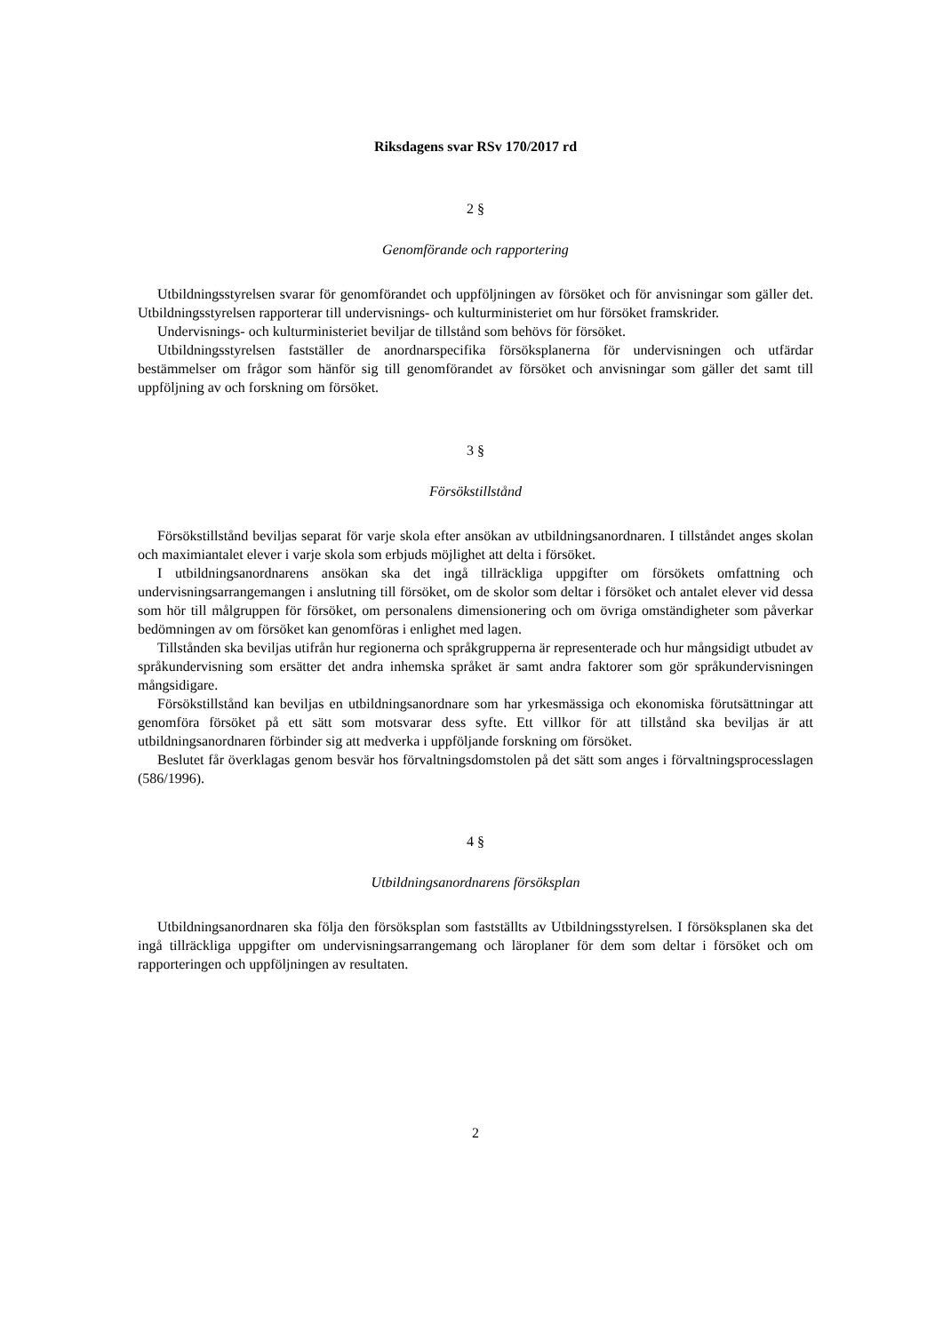Riksdagens svar RSv 170/2017 rd
2 §
Genomförande och rapportering
Utbildningsstyrelsen svarar för genomförandet och uppföljningen av försöket och för anvisningar som gäller det. Utbildningsstyrelsen rapporterar till undervisnings- och kulturministeriet om hur försöket framskrider.
Undervisnings- och kulturministeriet beviljar de tillstånd som behövs för försöket.
Utbildningsstyrelsen fastställer de anordnarspecifika försöksplanerna för undervisningen och utfärdar bestämmelser om frågor som hänför sig till genomförandet av försöket och anvisningar som gäller det samt till uppföljning av och forskning om försöket.
3 §
Försökstillstånd
Försökstillstånd beviljas separat för varje skola efter ansökan av utbildningsanordnaren. I tillståndet anges skolan och maximiantalet elever i varje skola som erbjuds möjlighet att delta i försöket.
I utbildningsanordnarens ansökan ska det ingå tillräckliga uppgifter om försökets omfattning och undervisningsarrangemangen i anslutning till försöket, om de skolor som deltar i försöket och antalet elever vid dessa som hör till målgruppen för försöket, om personalens dimensionering och om övriga omständigheter som påverkar bedömningen av om försöket kan genomföras i enlighet med lagen.
Tillstånden ska beviljas utifrån hur regionerna och språkgrupperna är representerade och hur mångsidigt utbudet av språkundervisning som ersätter det andra inhemska språket är samt andra faktorer som gör språkundervisningen mångsidigare.
Försökstillstånd kan beviljas en utbildningsanordnare som har yrkesmässiga och ekonomiska förutsättningar att genomföra försöket på ett sätt som motsvarar dess syfte. Ett villkor för att tillstånd ska beviljas är att utbildningsanordnaren förbinder sig att medverka i uppföljande forskning om försöket.
Beslutet får överklagas genom besvär hos förvaltningsdomstolen på det sätt som anges i förvaltningsprocesslagen (586/1996).
4 §
Utbildningsanordnarens försöksplan
Utbildningsanordnaren ska följa den försöksplan som fastställts av Utbildningsstyrelsen. I försöksplanen ska det ingå tillräckliga uppgifter om undervisningsarrangemang och läroplaner för dem som deltar i försöket och om rapporteringen och uppföljningen av resultaten.
2